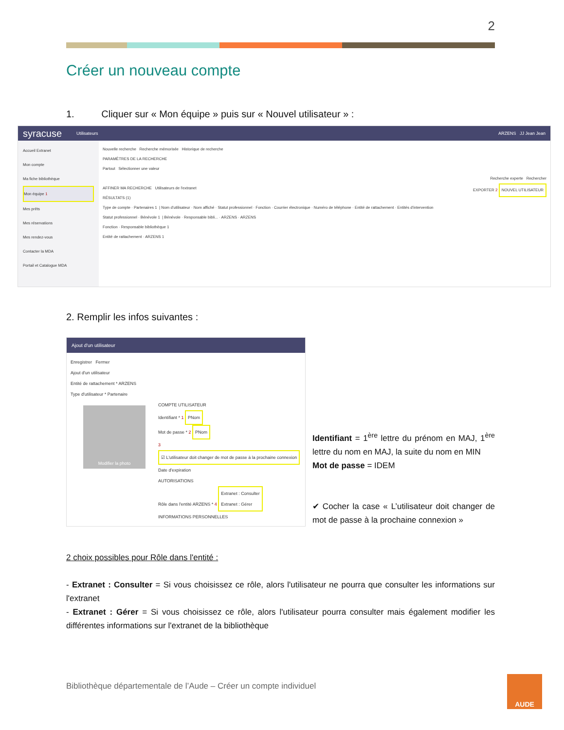2
Créer un nouveau compte
1. Cliquer sur « Mon équipe » puis sur « Nouvel utilisateur » :
syracuse Utilisateurs ARZENS JJ Jean Jean
Accueil Extranet
Mon compte
Ma fiche bibliothèque
Mon équipe 1
Mes prêts
Mes réservations
Mes rendez-vous
Contacter la MDA
Portail et Catalogue MDA
Nouvelle recherche Recherche mémorisée Historique de recherche
PARAMÈTRES DE LA RECHERCHE
Partout Sélectionner une valeur
Recherche experte Rechercher
AFFINER MA RECHERCHE Utilisateurs de l'extranet EXPORTER 2 NOUVEL UTILISATEUR
RÉSULTATS (1)
Type de compte · Partenaires 1 | Nom d'utilisateur · Nom affiché · Statut professionnel · Fonction · Courrier électronique · Numéro de téléphone · Entité de rattachement · Entités d'intervention
Statut professionnel · Bénévole 1 | Bénévole · Responsable bibli... · ARZENS · ARZENS
Fonction · Responsable bibliothèque 1
Entité de rattachement · ARZENS 1
2. Remplir les infos suivantes :
Ajout d'un utilisateur
Enregistrer Fermer
Ajout d'un utilisateur
Entité de rattachement * ARZENS
Type d'utilisateur * Partenaire
Modifier la photo
COMPTE UTILISATEUR
Identifiant * 1 PNom
Mot de passe * 2 PNom
3 ☑ L'utilisateur doit changer de mot de passe à la prochaine connexion
Date d'expiration
AUTORISATIONS
Rôle dans l'entité ARZENS * 4 Extranet : Consulter
Extranet : Gérer
INFORMATIONS PERSONNELLES
Identifiant = 1<sup>ère</sup> lettre du prénom en MAJ, 1<sup>ère</sup> lettre du nom en MAJ, la suite du nom en MIN
Mot de passe = IDEM
✔ Cocher la case « L’utilisateur doit changer de mot de passe à la prochaine connexion »
2 choix possibles pour Rôle dans l'entité :
- Extranet : Consulter = Si vous choisissez ce rôle, alors l'utilisateur ne pourra que consulter les informations sur l'extranet
- Extranet : Gérer = Si vous choisissez ce rôle, alors l'utilisateur pourra consulter mais également modifier les différentes informations sur l'extranet de la bibliothèque
Bibliothèque départementale de l’Aude – Créer un compte individuel
AUDE